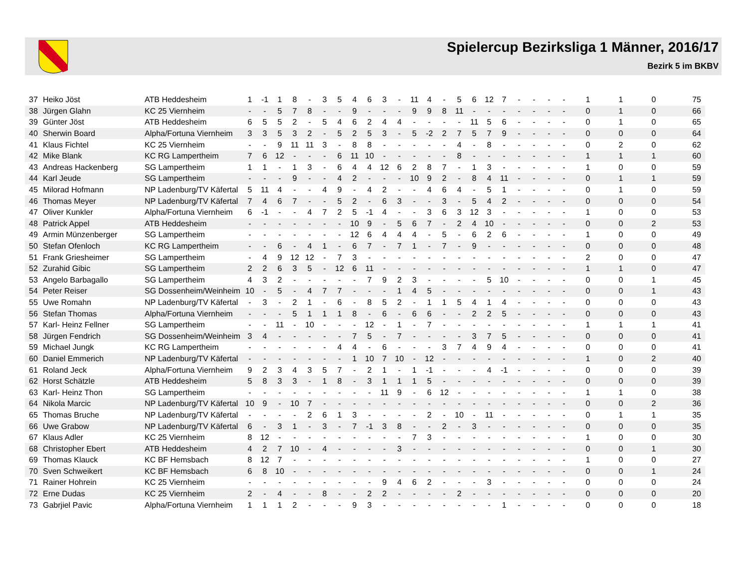Spielercup Bezirksliga 1 Männer, 2016/17
Bezirk 5 im BKBV
| 37 | Heiko Jöst | ATB Heddesheim | 1 | -1 | 1 | 8 | - | 3 | 5 | 4 | 6 | 3 | - | 11 | 4 | - | 5 | 6 | 12 | 7 | - | - | - | - | 1 | 1 | 0 | 75 |
| 38 | Jürgen Glahn | KC 25 Viernheim | - | - | 5 | 7 | 8 | - | - | 9 | - | - | - | 9 | 9 | 8 | 11 | - | - | - | - | - | - | - | 0 | 1 | 0 | 66 |
| 39 | Günter Jöst | ATB Heddesheim | 6 | 5 | 5 | 2 | - | 5 | 4 | 6 | 2 | 4 | 4 | - | - | - | - | 11 | 5 | 6 | - | - | - | - | 0 | 1 | 0 | 65 |
| 40 | Sherwin Board | Alpha/Fortuna Viernheim | 3 | 3 | 5 | 3 | 2 | - | 5 | 2 | 5 | 3 | - | 5 | -2 | 2 | 7 | 5 | 7 | 9 | - | - | - | - | 0 | 0 | 0 | 64 |
| 41 | Klaus Fichtel | KC 25 Viernheim | - | - | 9 | 11 | 11 | 3 | - | 8 | 8 | - | - | - | - | - | 4 | - | 8 | - | - | - | - | - | 0 | 2 | 0 | 62 |
| 42 | Mike Blank | KC RG Lampertheim | 7 | 6 | 12 | - | - | - | 6 | 11 | 10 | - | - | - | - | - | 8 | - | - | - | - | - | - | - | 1 | 1 | 1 | 60 |
| 43 | Andreas Hackenberg | SG Lampertheim | 1 | 1 | - | 1 | 3 | - | 6 | 4 | 4 | 12 | 6 | 2 | 8 | 7 | - | 1 | 3 | - | - | - | - | - | 1 | 0 | 0 | 59 |
| 44 | Karl Jeude | SG Lampertheim | - | - | - | 9 | - | - | 4 | 2 | - | - | - | 10 | 9 | 2 | - | 8 | 4 | 11 | - | - | - | - | 0 | 1 | 1 | 59 |
| 45 | Milorad Hofmann | NP Ladenburg/TV Käfertal | 5 | 11 | 4 | - | - | 4 | 9 | - | 4 | 2 | - | - | 4 | 6 | 4 | - | 5 | 1 | - | - | - | - | 0 | 1 | 0 | 59 |
| 46 | Thomas Meyer | NP Ladenburg/TV Käfertal | 7 | 4 | 6 | 7 | - | - | 5 | 2 | - | 6 | 3 | - | - | 3 | - | 5 | 4 | 2 | - | - | - | - | 0 | 0 | 0 | 54 |
| 47 | Oliver Kunkler | Alpha/Fortuna Viernheim | 6 | -1 | - | - | 4 | 7 | 2 | 5 | -1 | 4 | - | - | 3 | 6 | 3 | 12 | 3 | - | - | - | - | - | 1 | 0 | 0 | 53 |
| 48 | Patrick Appel | ATB Heddesheim | - | - | - | - | - | - | - | 10 | 9 | - | 5 | 6 | 7 | - | 2 | 4 | 10 | - | - | - | - | - | 0 | 0 | 2 | 53 |
| 49 | Armin Münzenberger | SG Lampertheim | - | - | - | - | - | - | - | 12 | 6 | 4 | 4 | 4 | - | 5 | - | 6 | 2 | 6 | - | - | - | - | 1 | 0 | 0 | 49 |
| 50 | Stefan Ofenloch | KC RG Lampertheim | - | - | 6 | - | 4 | 1 | - | 6 | 7 | - | 7 | 1 | - | 7 | - | 9 | - | - | - | - | - | - | 0 | 0 | 0 | 48 |
| 51 | Frank Griesheimer | SG Lampertheim | - | 4 | 9 | 12 | 12 | - | 7 | 3 | - | - | - | - | - | - | - | - | - | - | - | - | - | - | 2 | 0 | 0 | 47 |
| 52 | Zurahid Gibic | SG Lampertheim | 2 | 2 | 6 | 3 | 5 | - | 12 | 6 | 11 | - | - | - | - | - | - | - | - | - | - | - | - | - | 1 | 1 | 0 | 47 |
| 53 | Angelo Barbagallo | SG Lampertheim | 4 | 3 | 2 | - | - | - | - | - | 7 | 9 | 2 | 3 | - | - | - | - | 5 | 10 | - | - | - | - | 0 | 0 | 1 | 45 |
| 54 | Peter Reiser | SG Dossenheim/Weinheim | 10 | - | 5 | - | 4 | 7 | 7 | - | - | - | 1 | 4 | 5 | - | - | - | - | - | - | - | - | - | 0 | 0 | 1 | 43 |
| 55 | Uwe Romahn | NP Ladenburg/TV Käfertal | - | 3 | - | 2 | 1 | - | 6 | - | 8 | 5 | 2 | - | 1 | 1 | 5 | 4 | 1 | 4 | - | - | - | - | 0 | 0 | 0 | 43 |
| 56 | Stefan Thomas | Alpha/Fortuna Viernheim | - | - | - | 5 | 1 | 1 | 1 | 8 | - | 6 | - | 6 | 6 | - | - | 2 | 2 | 5 | - | - | - | - | 0 | 0 | 0 | 43 |
| 57 | Karl- Heinz Fellner | SG Lampertheim | - | - | 11 | - | 10 | - | - | - | 12 | - | 1 | - | 7 | - | - | - | - | - | - | - | - | - | 1 | 1 | 1 | 41 |
| 58 | Jürgen Fendrich | SG Dossenheim/Weinheim | 3 | 4 | - | - | - | - | - | 7 | 5 | - | 7 | - | - | - | - | 3 | 7 | 5 | - | - | - | - | 0 | 0 | 0 | 41 |
| 59 | Michael Jungk | KC RG Lampertheim | - | - | - | - | - | - | 4 | 4 | - | 6 | - | - | - | 3 | 7 | 4 | 9 | 4 | - | - | - | - | 0 | 0 | 0 | 41 |
| 60 | Daniel Emmerich | NP Ladenburg/TV Käfertal | - | - | - | - | - | - | - | 1 | 10 | 7 | 10 | - | 12 | - | - | - | - | - | - | - | - | - | 1 | 0 | 2 | 40 |
| 61 | Roland Jeck | Alpha/Fortuna Viernheim | 9 | 2 | 3 | 4 | 3 | 5 | 7 | - | 2 | 1 | - | 1 | -1 | - | - | - | 4 | -1 | - | - | - | - | 0 | 0 | 0 | 39 |
| 62 | Horst Schätzle | ATB Heddesheim | 5 | 8 | 3 | 3 | - | 1 | 8 | - | 3 | 1 | 1 | 1 | 5 | - | - | - | - | - | - | - | - | - | 0 | 0 | 0 | 39 |
| 63 | Karl- Heinz Thon | SG Lampertheim | - | - | - | - | - | - | - | - | - | 11 | 9 | - | 6 | 12 | - | - | - | - | - | - | - | - | 1 | 1 | 0 | 38 |
| 64 | Nikola Marcic | NP Ladenburg/TV Käfertal | 10 | 9 | - | 10 | 7 | - | - | - | - | - | - | - | - | - | - | - | - | - | - | - | - | - | 0 | 0 | 2 | 36 |
| 65 | Thomas Bruche | NP Ladenburg/TV Käfertal | - | - | - | - | 2 | 6 | 1 | 3 | - | - | - | - | 2 | - | 10 | - | 11 | - | - | - | - | - | 0 | 1 | 1 | 35 |
| 66 | Uwe Grabow | NP Ladenburg/TV Käfertal | 6 | - | 3 | 1 | - | 3 | - | 7 | -1 | 3 | 8 | - | - | 2 | - | 3 | - | - | - | - | - | - | 0 | 0 | 0 | 35 |
| 67 | Klaus Adler | KC 25 Viernheim | 8 | 12 | - | - | - | - | - | - | - | - | - | 7 | 3 | - | - | - | - | - | - | - | - | - | 1 | 0 | 0 | 30 |
| 68 | Christopher Ebert | ATB Heddesheim | 4 | 2 | 7 | 10 | - | 4 | - | - | - | - | 3 | - | - | - | - | - | - | - | - | - | - | - | 0 | 0 | 1 | 30 |
| 69 | Thomas Klauck | KC BF Hemsbach | 8 | 12 | 7 | - | - | - | - | - | - | - | - | - | - | - | - | - | - | - | - | - | - | - | 1 | 0 | 0 | 27 |
| 70 | Sven Schweikert | KC BF Hemsbach | 6 | 8 | 10 | - | - | - | - | - | - | - | - | - | - | - | - | - | - | - | - | - | - | - | 0 | 0 | 1 | 24 |
| 71 | Rainer Hohrein | KC 25 Viernheim | - | - | - | - | - | - | - | - | - | 9 | 4 | 6 | 2 | - | - | - | 3 | - | - | - | - | - | 0 | 0 | 0 | 24 |
| 72 | Erne Dudas | KC 25 Viernheim | 2 | - | 4 | - | - | 8 | - | - | 2 | 2 | - | - | - | - | 2 | - | - | - | - | - | - | - | 0 | 0 | 0 | 20 |
| 73 | Gabrjiel Pavic | Alpha/Fortuna Viernheim | 1 | 1 | 1 | 2 | - | - | - | 9 | 3 | - | - | - | - | - | - | - | - | 1 | - | - | - | - | 0 | 0 | 0 | 18 |